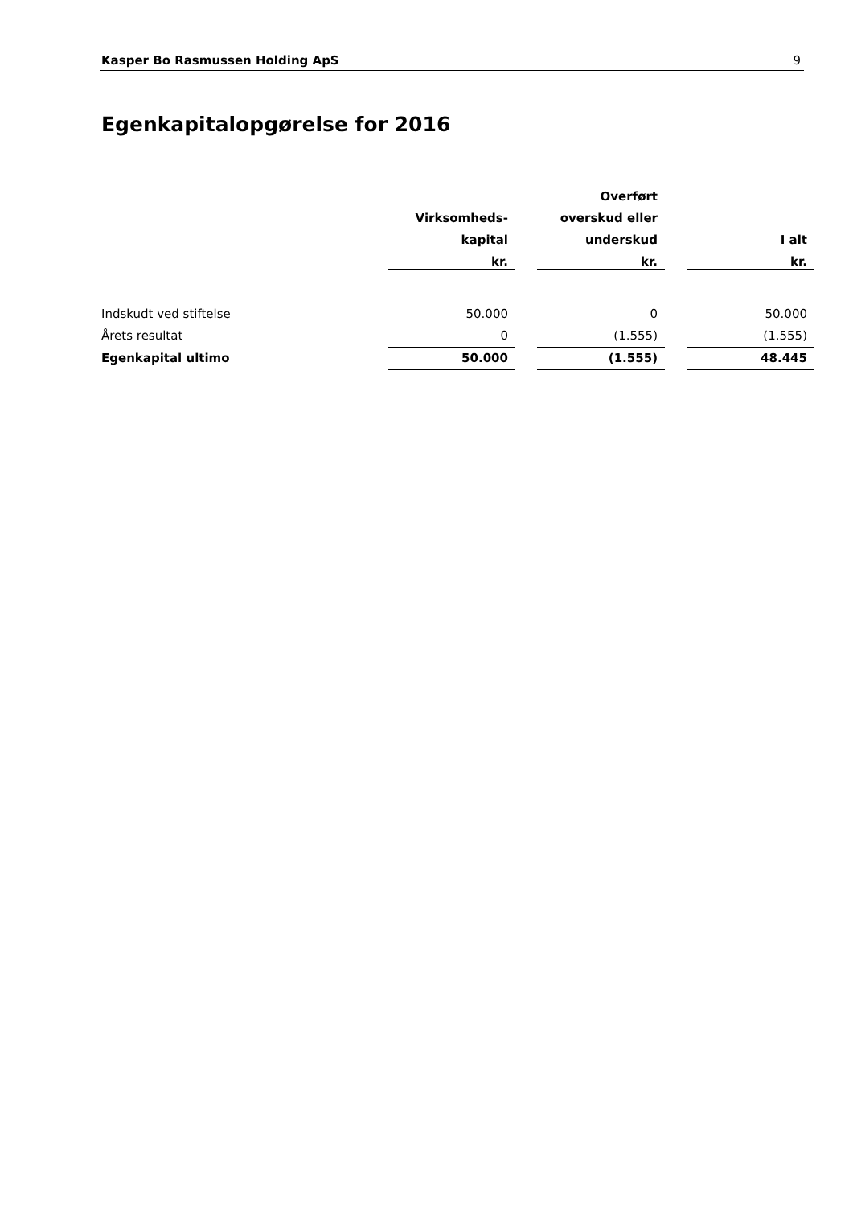Kasper Bo Rasmussen Holding ApS 9
Egenkapitalopgørelse for 2016
| | | | Overført | | |
| --- | --- | --- | --- | --- | --- |
| | Virksomheds- | | overskud eller | | |
| | kapital | | underskud | | I alt |
| | kr. | | kr. | | kr. |
| Indskudt ved stiftelse | 50.000 | | 0 | | 50.000 |
| Årets resultat | 0 | | (1.555) | | (1.555) |
| Egenkapital ultimo | 50.000 | | (1.555) | | 48.445 |